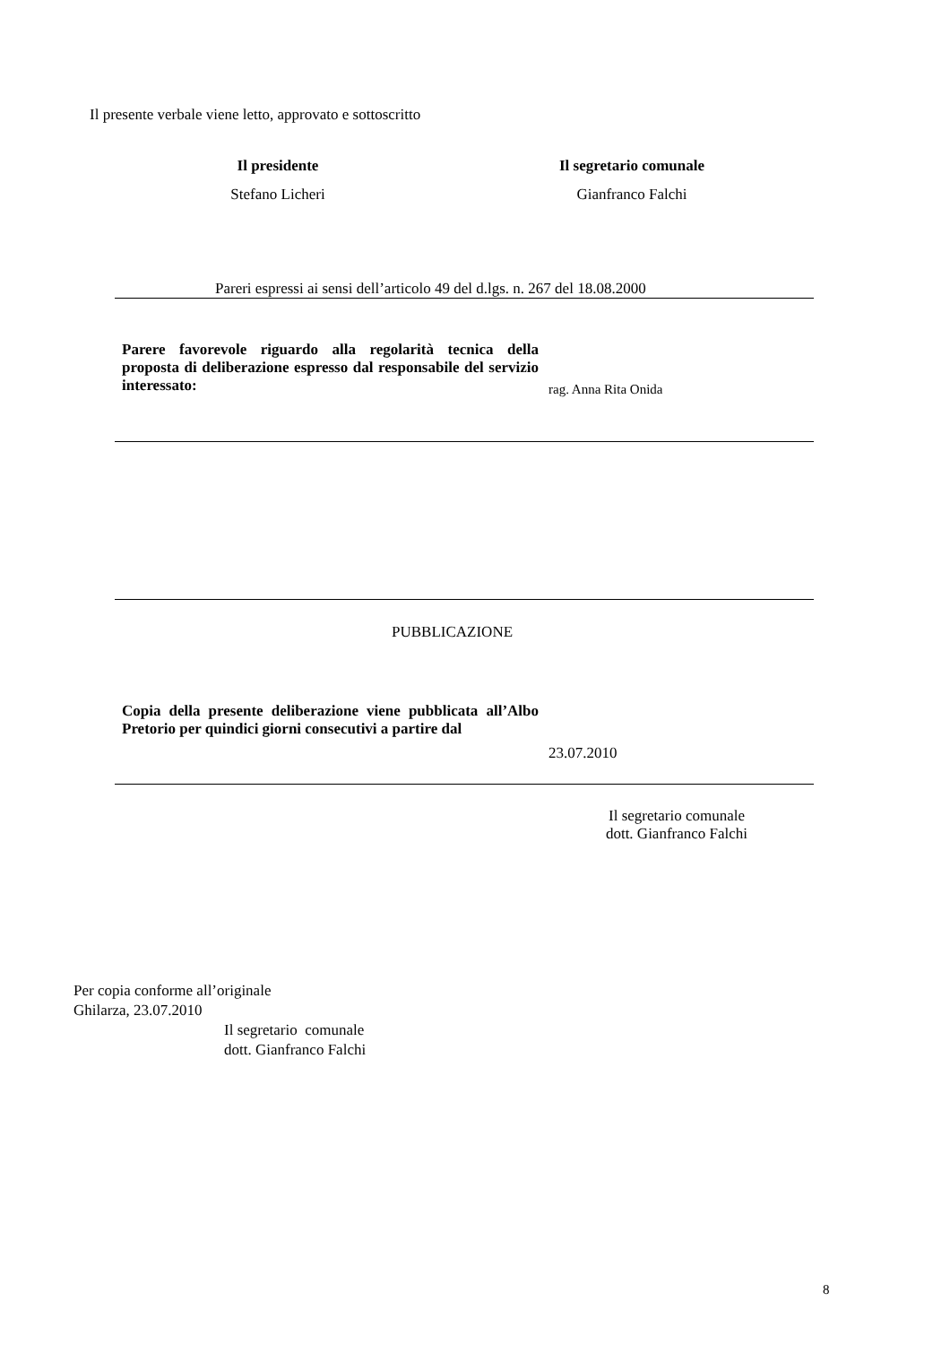Il presente verbale viene letto, approvato e sottoscritto
Il presidente
Stefano Licheri
Il segretario comunale
Gianfranco Falchi
Pareri espressi ai sensi dell’articolo 49 del d.lgs. n. 267 del 18.08.2000
Parere favorevole riguardo alla regolarità tecnica della proposta di deliberazione espresso dal responsabile del servizio interessato:
rag. Anna Rita Onida
PUBBLICAZIONE
Copia della presente deliberazione viene pubblicata all’Albo Pretorio per quindici giorni consecutivi a partire dal
23.07.2010
Il segretario comunale
dott. Gianfranco Falchi
Per copia conforme all’originale
Ghilarza, 23.07.2010
Il segretario comunale
dott. Gianfranco Falchi
8